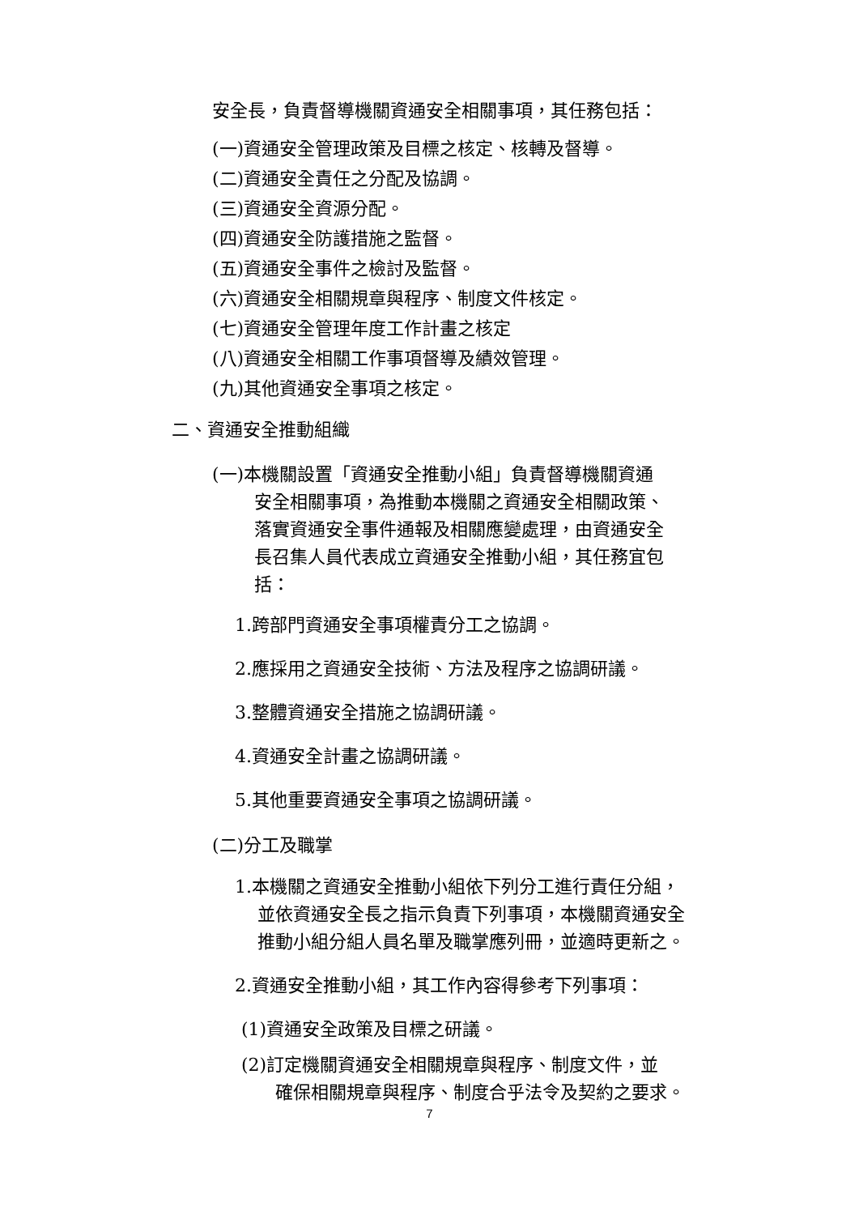安全長，負責督導機關資通安全相關事項，其任務包括：
(一)資通安全管理政策及目標之核定、核轉及督導。
(二)資通安全責任之分配及協調。
(三)資通安全資源分配。
(四)資通安全防護措施之監督。
(五)資通安全事件之檢討及監督。
(六)資通安全相關規章與程序、制度文件核定。
(七)資通安全管理年度工作計畫之核定
(八)資通安全相關工作事項督導及績效管理。
(九)其他資通安全事項之核定。
二、資通安全推動組織
(一)本機關設置「資通安全推動小組」負責督導機關資通
安全相關事項，為推動本機關之資通安全相關政策、落實資通安全事件通報及相關應變處理，由資通安全長召集人員代表成立資通安全推動小組，其任務宜包括：
1.跨部門資通安全事項權責分工之協調。
2.應採用之資通安全技術、方法及程序之協調研議。
3.整體資通安全措施之協調研議。
4.資通安全計畫之協調研議。
5.其他重要資通安全事項之協調研議。
(二)分工及職掌
1.本機關之資通安全推動小組依下列分工進行責任分組，
並依資通安全長之指示負責下列事項，本機關資通安全推動小組分組人員名單及職掌應列冊，並適時更新之。
2.資通安全推動小組，其工作內容得參考下列事項：
(1)資通安全政策及目標之研議。
(2)訂定機關資通安全相關規章與程序、制度文件，並
確保相關規章與程序、制度合乎法令及契約之要求。
7